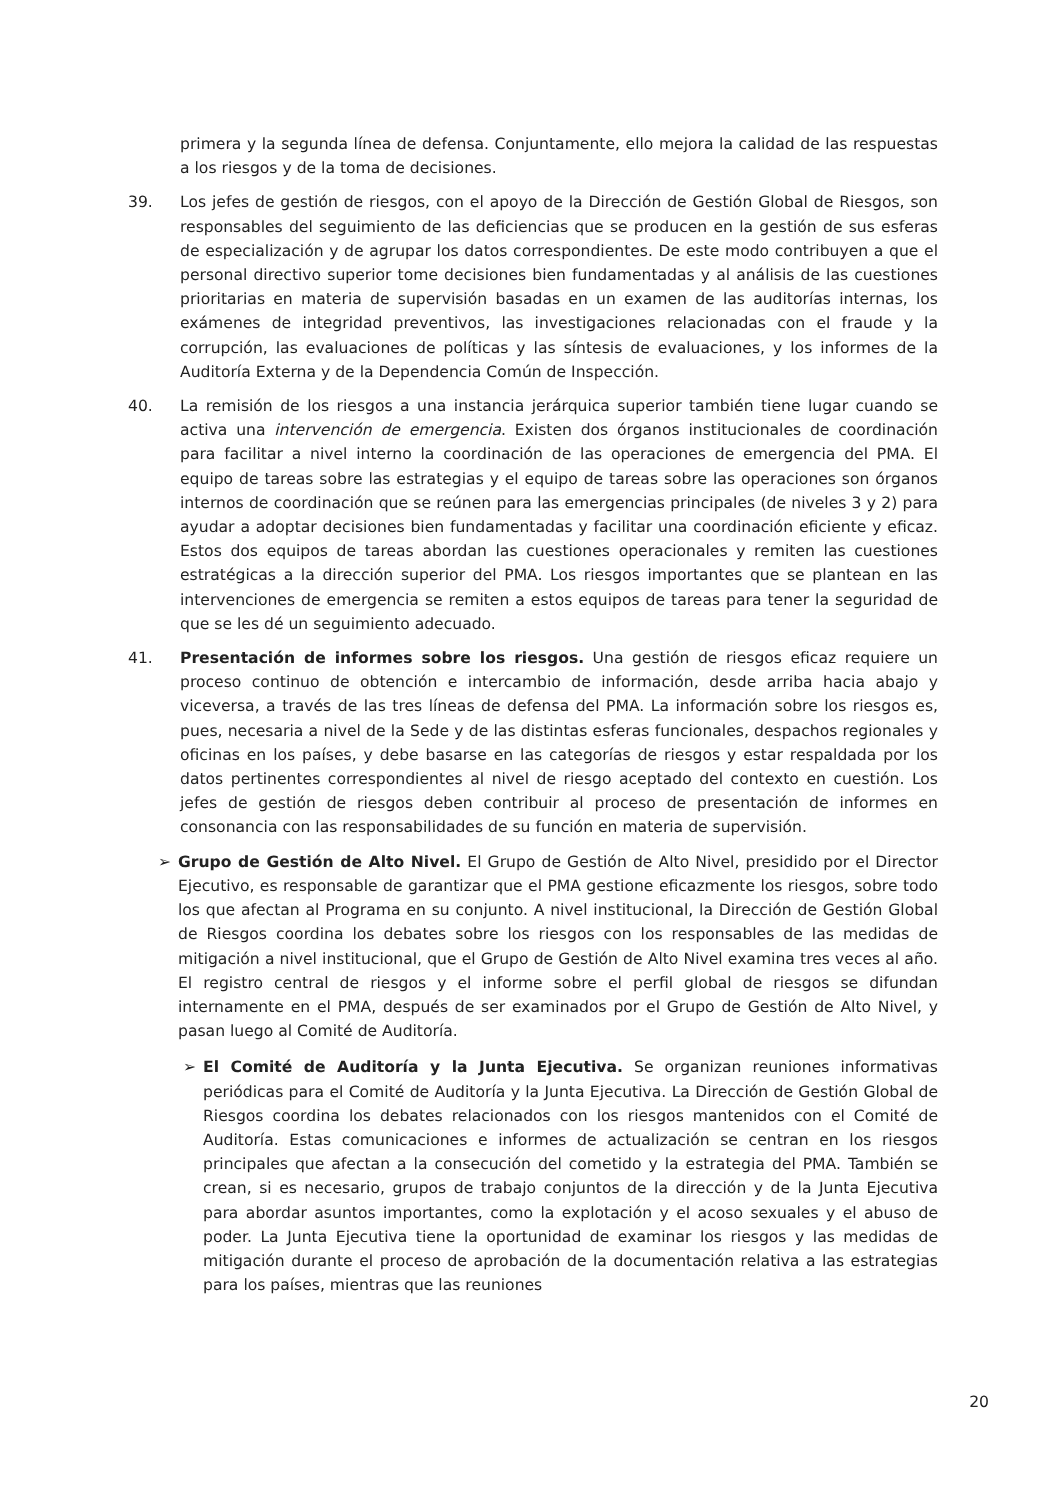primera y la segunda línea de defensa. Conjuntamente, ello mejora la calidad de las respuestas a los riesgos y de la toma de decisiones.
39. Los jefes de gestión de riesgos, con el apoyo de la Dirección de Gestión Global de Riesgos, son responsables del seguimiento de las deficiencias que se producen en la gestión de sus esferas de especialización y de agrupar los datos correspondientes. De este modo contribuyen a que el personal directivo superior tome decisiones bien fundamentadas y al análisis de las cuestiones prioritarias en materia de supervisión basadas en un examen de las auditorías internas, los exámenes de integridad preventivos, las investigaciones relacionadas con el fraude y la corrupción, las evaluaciones de políticas y las síntesis de evaluaciones, y los informes de la Auditoría Externa y de la Dependencia Común de Inspección.
40. La remisión de los riesgos a una instancia jerárquica superior también tiene lugar cuando se activa una intervención de emergencia. Existen dos órganos institucionales de coordinación para facilitar a nivel interno la coordinación de las operaciones de emergencia del PMA. El equipo de tareas sobre las estrategias y el equipo de tareas sobre las operaciones son órganos internos de coordinación que se reúnen para las emergencias principales (de niveles 3 y 2) para ayudar a adoptar decisiones bien fundamentadas y facilitar una coordinación eficiente y eficaz. Estos dos equipos de tareas abordan las cuestiones operacionales y remiten las cuestiones estratégicas a la dirección superior del PMA. Los riesgos importantes que se plantean en las intervenciones de emergencia se remiten a estos equipos de tareas para tener la seguridad de que se les dé un seguimiento adecuado.
41. Presentación de informes sobre los riesgos. Una gestión de riesgos eficaz requiere un proceso continuo de obtención e intercambio de información, desde arriba hacia abajo y viceversa, a través de las tres líneas de defensa del PMA. La información sobre los riesgos es, pues, necesaria a nivel de la Sede y de las distintas esferas funcionales, despachos regionales y oficinas en los países, y debe basarse en las categorías de riesgos y estar respaldada por los datos pertinentes correspondientes al nivel de riesgo aceptado del contexto en cuestión. Los jefes de gestión de riesgos deben contribuir al proceso de presentación de informes en consonancia con las responsabilidades de su función en materia de supervisión.
➢ Grupo de Gestión de Alto Nivel. El Grupo de Gestión de Alto Nivel, presidido por el Director Ejecutivo, es responsable de garantizar que el PMA gestione eficazmente los riesgos, sobre todo los que afectan al Programa en su conjunto. A nivel institucional, la Dirección de Gestión Global de Riesgos coordina los debates sobre los riesgos con los responsables de las medidas de mitigación a nivel institucional, que el Grupo de Gestión de Alto Nivel examina tres veces al año. El registro central de riesgos y el informe sobre el perfil global de riesgos se difundan internamente en el PMA, después de ser examinados por el Grupo de Gestión de Alto Nivel, y pasan luego al Comité de Auditoría.
➢ El Comité de Auditoría y la Junta Ejecutiva. Se organizan reuniones informativas periódicas para el Comité de Auditoría y la Junta Ejecutiva. La Dirección de Gestión Global de Riesgos coordina los debates relacionados con los riesgos mantenidos con el Comité de Auditoría. Estas comunicaciones e informes de actualización se centran en los riesgos principales que afectan a la consecución del cometido y la estrategia del PMA. También se crean, si es necesario, grupos de trabajo conjuntos de la dirección y de la Junta Ejecutiva para abordar asuntos importantes, como la explotación y el acoso sexuales y el abuso de poder. La Junta Ejecutiva tiene la oportunidad de examinar los riesgos y las medidas de mitigación durante el proceso de aprobación de la documentación relativa a las estrategias para los países, mientras que las reuniones
20